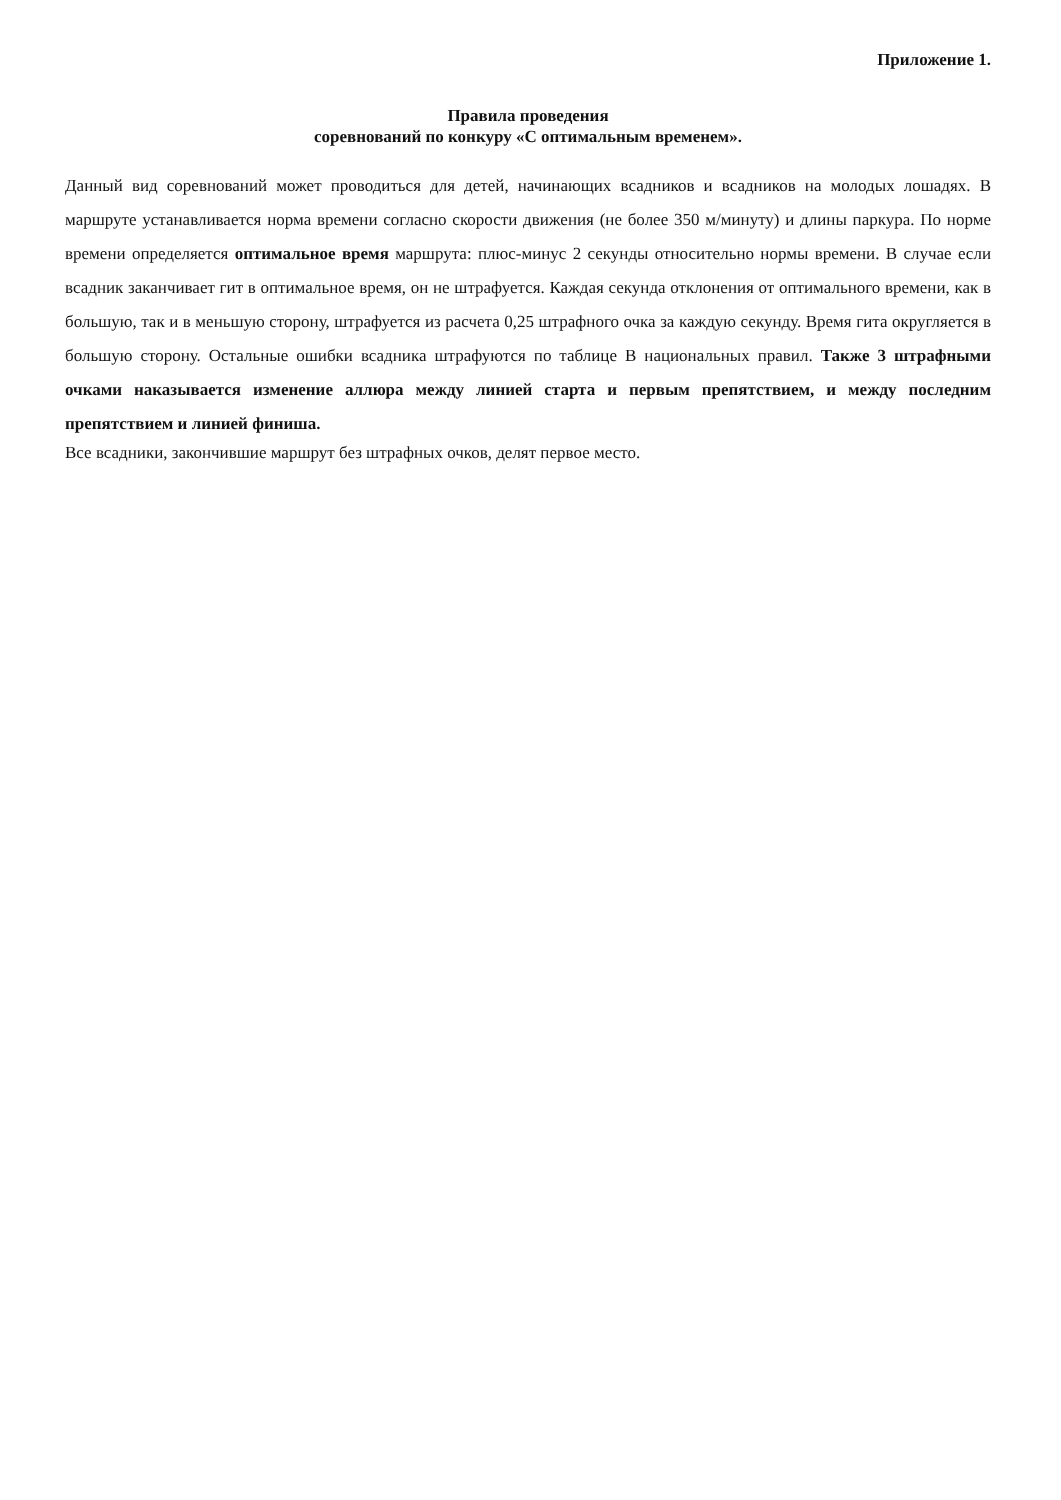Приложение 1.
Правила проведения
соревнований по конкуру «С оптимальным временем».
Данный вид соревнований может проводиться для детей, начинающих всадников и всадников на молодых лошадях. В маршруте устанавливается норма времени согласно скорости движения (не более 350 м/минуту) и длины паркура. По норме времени определяется оптимальное время маршрута: плюс-минус 2 секунды относительно нормы времени. В случае если всадник заканчивает гит в оптимальное время, он не штрафуется. Каждая секунда отклонения от оптимального времени, как в большую, так и в меньшую сторону, штрафуется из расчета 0,25 штрафного очка за каждую секунду. Время гита округляется в большую сторону. Остальные ошибки всадника штрафуются по таблице В национальных правил. Также 3 штрафными очками наказывается изменение аллюра между линией старта и первым препятствием, и между последним препятствием и линией финиша.
Все всадники, закончившие маршрут без штрафных очков, делят первое место.